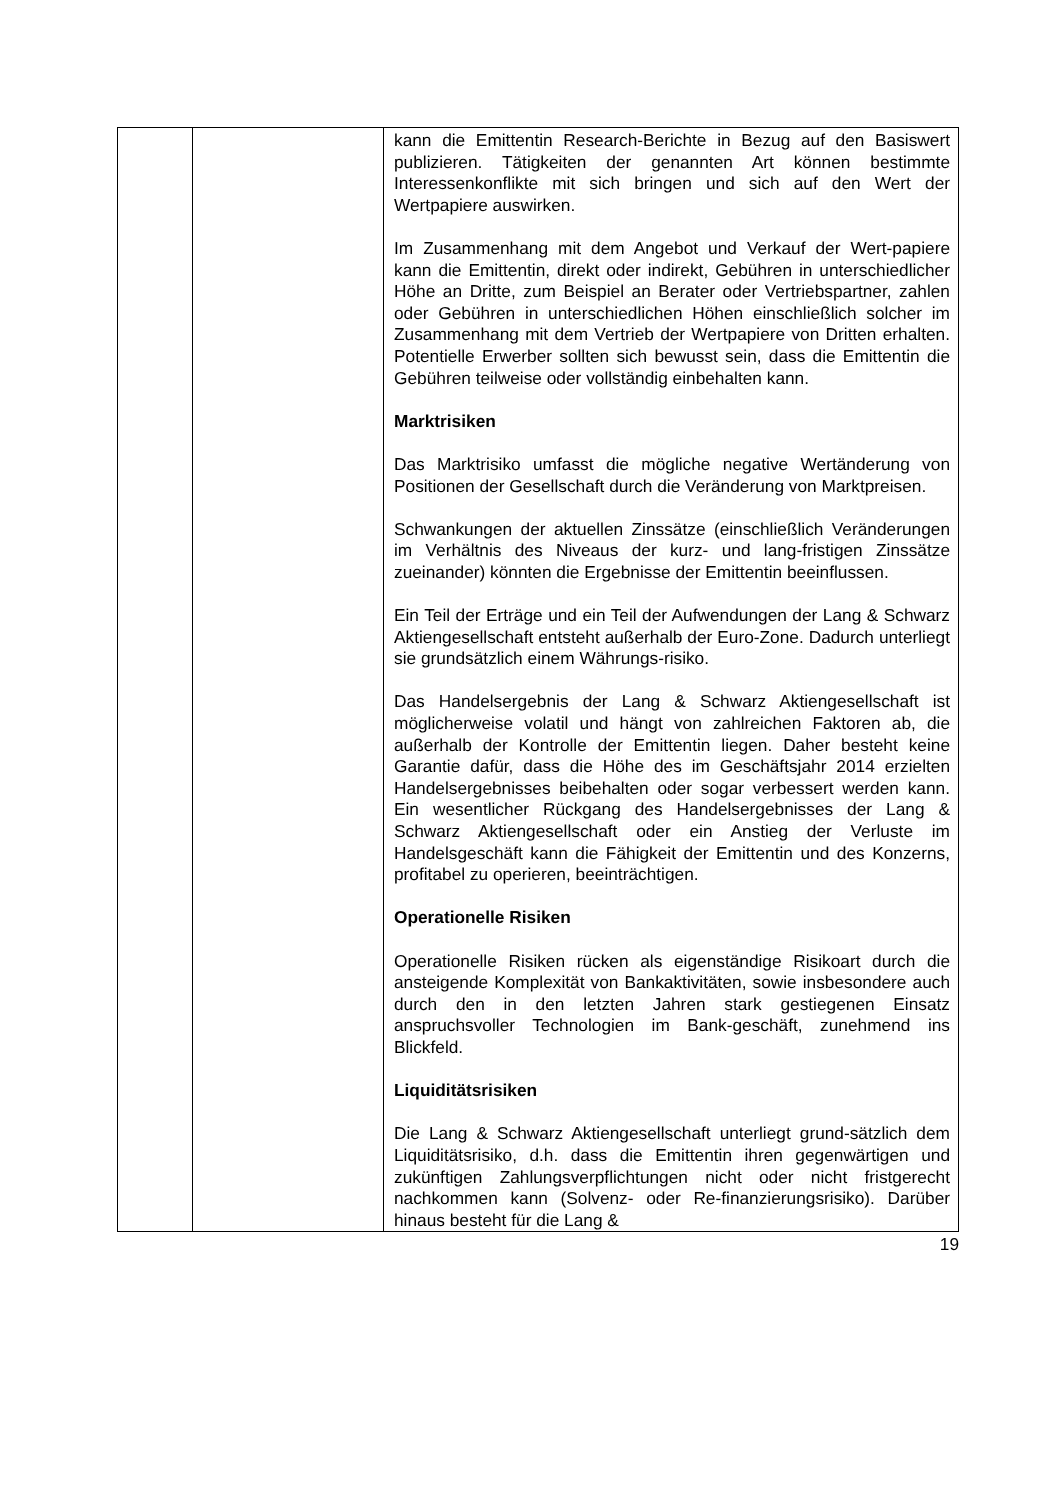| | | kann die Emittentin Research-Berichte in Bezug auf den Basiswert publizieren. Tätigkeiten der genannten Art können bestimmte Interessenkonflikte mit sich bringen und sich auf den Wert der Wertpapiere auswirken. Im Zusammenhang mit dem Angebot und Verkauf der Wert-papiere kann die Emittentin, direkt oder indirekt, Gebühren in unterschiedlicher Höhe an Dritte, zum Beispiel an Berater oder Vertriebspartner, zahlen oder Gebühren in unterschiedlichen Höhen einschließlich solcher im Zusammenhang mit dem Vertrieb der Wertpapiere von Dritten erhalten. Potentielle Erwerber sollten sich bewusst sein, dass die Emittentin die Gebühren teilweise oder vollständig einbehalten kann. Marktrisiken Das Marktrisiko umfasst die mögliche negative Wertänderung von Positionen der Gesellschaft durch die Veränderung von Marktpreisen. Schwankungen der aktuellen Zinssätze (einschließlich Veränderungen im Verhältnis des Niveaus der kurz- und lang-fristigen Zinssätze zueinander) könnten die Ergebnisse der Emittentin beeinflussen. Ein Teil der Erträge und ein Teil der Aufwendungen der Lang & Schwarz Aktiengesellschaft entsteht außerhalb der Euro-Zone. Dadurch unterliegt sie grundsätzlich einem Währungs-risiko. Das Handelsergebnis der Lang & Schwarz Aktiengesellschaft ist möglicherweise volatil und hängt von zahlreichen Faktoren ab, die außerhalb der Kontrolle der Emittentin liegen. Daher besteht keine Garantie dafür, dass die Höhe des im Geschäftsjahr 2014 erzielten Handelsergebnisses beibehalten oder sogar verbessert werden kann. Ein wesentlicher Rückgang des Handelsergebnisses der Lang & Schwarz Aktiengesellschaft oder ein Anstieg der Verluste im Handelsgeschäft kann die Fähigkeit der Emittentin und des Konzerns, profitabel zu operieren, beeinträchtigen. Operationelle Risiken Operationelle Risiken rücken als eigenständige Risikoart durch die ansteigende Komplexität von Bankaktivitäten, sowie insbesondere auch durch den in den letzten Jahren stark gestiegenen Einsatz anspruchsvoller Technologien im Bank-geschäft, zunehmend ins Blickfeld. Liquiditätsrisiken Die Lang & Schwarz Aktiengesellschaft unterliegt grund-sätzlich dem Liquiditätsrisiko, d.h. dass die Emittentin ihren gegenwärtigen und zukünftigen Zahlungsverpflichtungen nicht oder nicht fristgerecht nachkommen kann (Solvenz- oder Re-finanzierungsrisiko). Darüber hinaus besteht für die Lang & |
19